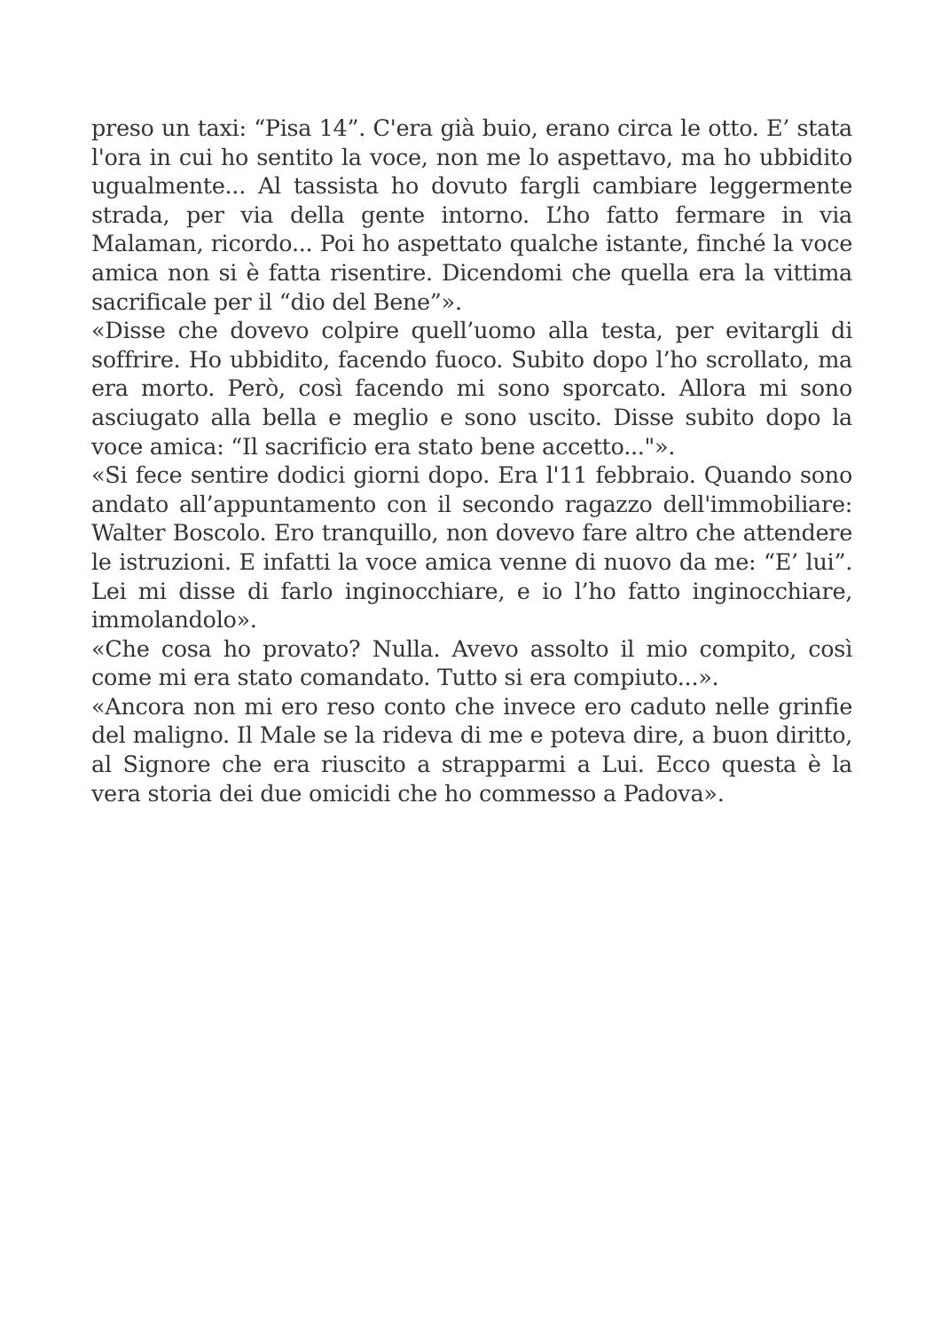preso un taxi: “Pisa 14”. C'era già buio, erano circa le otto. E’ stata l'ora in cui ho sentito la voce, non me lo aspettavo, ma ho ubbidito ugualmente... Al tassista ho dovuto fargli cambiare leggermente strada, per via della gente intorno. L’ho fatto fermare in via Malaman, ricordo... Poi ho aspettato qualche istante, finché la voce amica non si è fatta risentire. Dicendomi che quella era la vittima sacrificale per il “dio del Bene”».
«Disse che dovevo colpire quell’uomo alla testa, per evitargli di soffrire. Ho ubbidito, facendo fuoco. Subito dopo l’ho scrollato, ma era morto. Però, così facendo mi sono sporcato. Allora mi sono asciugato alla bella e meglio e sono uscito. Disse subito dopo la voce amica: “Il sacrificio era stato bene accetto..."».
«Si fece sentire dodici giorni dopo. Era l'11 febbraio. Quando sono andato all’appuntamento con il secondo ragazzo dell'immobiliare: Walter Boscolo. Ero tranquillo, non dovevo fare altro che attendere le istruzioni. E infatti la voce amica venne di nuovo da me: “E’ lui”. Lei mi disse di farlo inginocchiare, e io l’ho fatto inginocchiare, immolandolo».
«Che cosa ho provato? Nulla. Avevo assolto il mio compito, così come mi era stato comandato. Tutto si era compiuto...».
«Ancora non mi ero reso conto che invece ero caduto nelle grinfie del maligno. Il Male se la rideva di me e poteva dire, a buon diritto, al Signore che era riuscito a strapparmi a Lui. Ecco questa è la vera storia dei due omicidi che ho commesso a Padova».